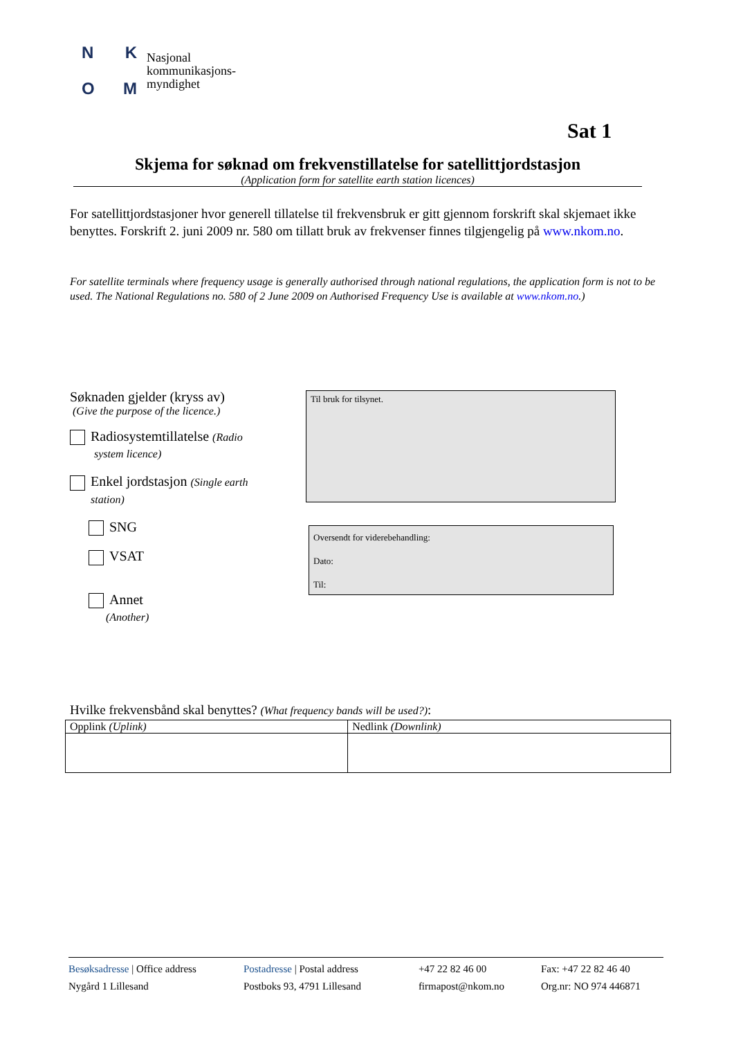NKOM
Nasjonal
kommunikasjons-
myndighet
Sat 1
Skjema for søknad om frekvenstillatelse for satellittjordstasjon
(Application form for satellite earth station licences)
For satellittjordstasjoner hvor generell tillatelse til frekvensbruk er gitt gjennom forskrift skal skjemaet ikke benyttes. Forskrift 2. juni 2009 nr. 580 om tillatt bruk av frekvenser finnes tilgjengelig på www.nkom.no.
For satellite terminals where frequency usage is generally authorised through national regulations, the application form is not to be used. The National Regulations no. 580 of 2 June 2009 on Authorised Frequency Use is available at www.nkom.no.)
Søknaden gjelder (kryss av)
(Give the purpose of the licence.)
Radiosystemtillatelse (Radio
system licence)
Enkel jordstasjon (Single earth
station)
SNG
VSAT
Annet
(Another)
Til bruk for tilsynet.
Oversendt for viderebehandling:
Dato:
Til:
Hvilke frekvensbånd skal benyttes? (What frequency bands will be used?):
| Opplink (Uplink) | Nedlink (Downlink) |
| --- | --- |
Besøksadresse | Office address
Nygård 1 Lillesand
Postadresse | Postal address
Postboks 93, 4791 Lillesand
+47 22 82 46 00
firmapost@nkom.no
Fax: +47 22 82 46 40
Org.nr: NO 974 446871